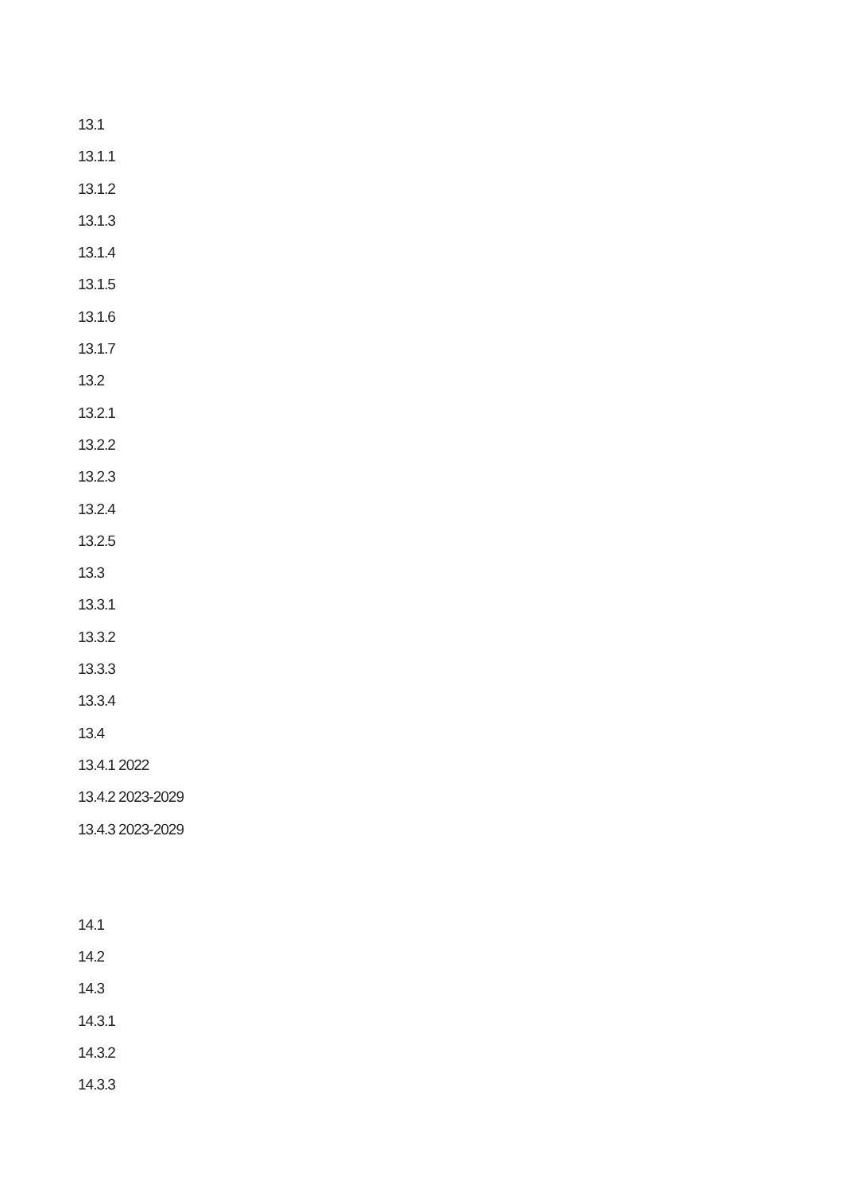13.1
13.1.1
13.1.2
13.1.3
13.1.4
13.1.5
13.1.6
13.1.7
13.2
13.2.1
13.2.2
13.2.3
13.2.4
13.2.5
13.3
13.3.1
13.3.2
13.3.3
13.3.4
13.4
13.4.1 2022
13.4.2 2023-2029
13.4.3 2023-2029
14.1
14.2
14.3
14.3.1
14.3.2
14.3.3